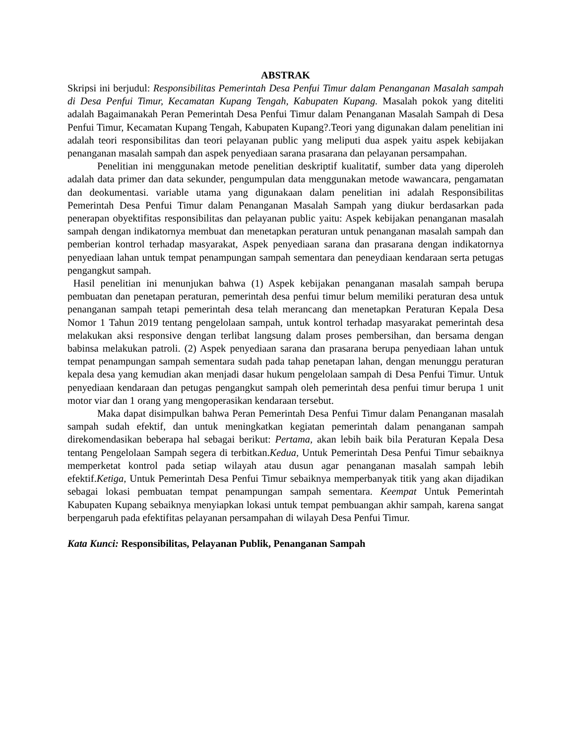ABSTRAK
Skripsi ini berjudul: Responsibilitas Pemerintah Desa Penfui Timur dalam Penanganan Masalah sampah di Desa Penfui Timur, Kecamatan Kupang Tengah, Kabupaten Kupang. Masalah pokok yang diteliti adalah Bagaimanakah Peran Pemerintah Desa Penfui Timur dalam Penanganan Masalah Sampah di Desa Penfui Timur, Kecamatan Kupang Tengah, Kabupaten Kupang?.Teori yang digunakan dalam penelitian ini adalah teori responsibilitas dan teori pelayanan public yang meliputi dua aspek yaitu aspek kebijakan penanganan masalah sampah dan aspek penyediaan sarana prasarana dan pelayanan persampahan.
Penelitian ini menggunakan metode penelitian deskriptif kualitatif, sumber data yang diperoleh adalah data primer dan data sekunder, pengumpulan data menggunakan metode wawancara, pengamatan dan deokumentasi. variable utama yang digunakaan dalam penelitian ini adalah Responsibilitas Pemerintah Desa Penfui Timur dalam Penanganan Masalah Sampah yang diukur berdasarkan pada penerapan obyektifitas responsibilitas dan pelayanan public yaitu: Aspek kebijakan penanganan masalah sampah dengan indikatornya membuat dan menetapkan peraturan untuk penanganan masalah sampah dan pemberian kontrol terhadap masyarakat, Aspek penyediaan sarana dan prasarana dengan indikatornya penyediaan lahan untuk tempat penampungan sampah sementara dan peneydiaan kendaraan serta petugas pengangkut sampah.
Hasil penelitian ini menunjukan bahwa (1) Aspek kebijakan penanganan masalah sampah berupa pembuatan dan penetapan peraturan, pemerintah desa penfui timur belum memiliki peraturan desa untuk penanganan sampah tetapi pemerintah desa telah merancang dan menetapkan Peraturan Kepala Desa Nomor 1 Tahun 2019 tentang pengelolaan sampah, untuk kontrol terhadap masyarakat pemerintah desa melakukan aksi responsive dengan terlibat langsung dalam proses pembersihan, dan bersama dengan babinsa melakukan patroli. (2) Aspek penyediaan sarana dan prasarana berupa penyediaan lahan untuk tempat penampungan sampah sementara sudah pada tahap penetapan lahan, dengan menunggu peraturan kepala desa yang kemudian akan menjadi dasar hukum pengelolaan sampah di Desa Penfui Timur. Untuk penyediaan kendaraan dan petugas pengangkut sampah oleh pemerintah desa penfui timur berupa 1 unit motor viar dan 1 orang yang mengoperasikan kendaraan tersebut.
Maka dapat disimpulkan bahwa Peran Pemerintah Desa Penfui Timur dalam Penanganan masalah sampah sudah efektif, dan untuk meningkatkan kegiatan pemerintah dalam penanganan sampah direkomendasikan beberapa hal sebagai berikut: Pertama, akan lebih baik bila Peraturan Kepala Desa tentang Pengelolaan Sampah segera di terbitkan.Kedua, Untuk Pemerintah Desa Penfui Timur sebaiknya memperketat kontrol pada setiap wilayah atau dusun agar penanganan masalah sampah lebih efektif.Ketiga, Untuk Pemerintah Desa Penfui Timur sebaiknya memperbanyak titik yang akan dijadikan sebagai lokasi pembuatan tempat penampungan sampah sementara. Keempat Untuk Pemerintah Kabupaten Kupang sebaiknya menyiapkan lokasi untuk tempat pembuangan akhir sampah, karena sangat berpengaruh pada efektifitas pelayanan persampahan di wilayah Desa Penfui Timur.
Kata Kunci: Responsibilitas, Pelayanan Publik, Penanganan Sampah